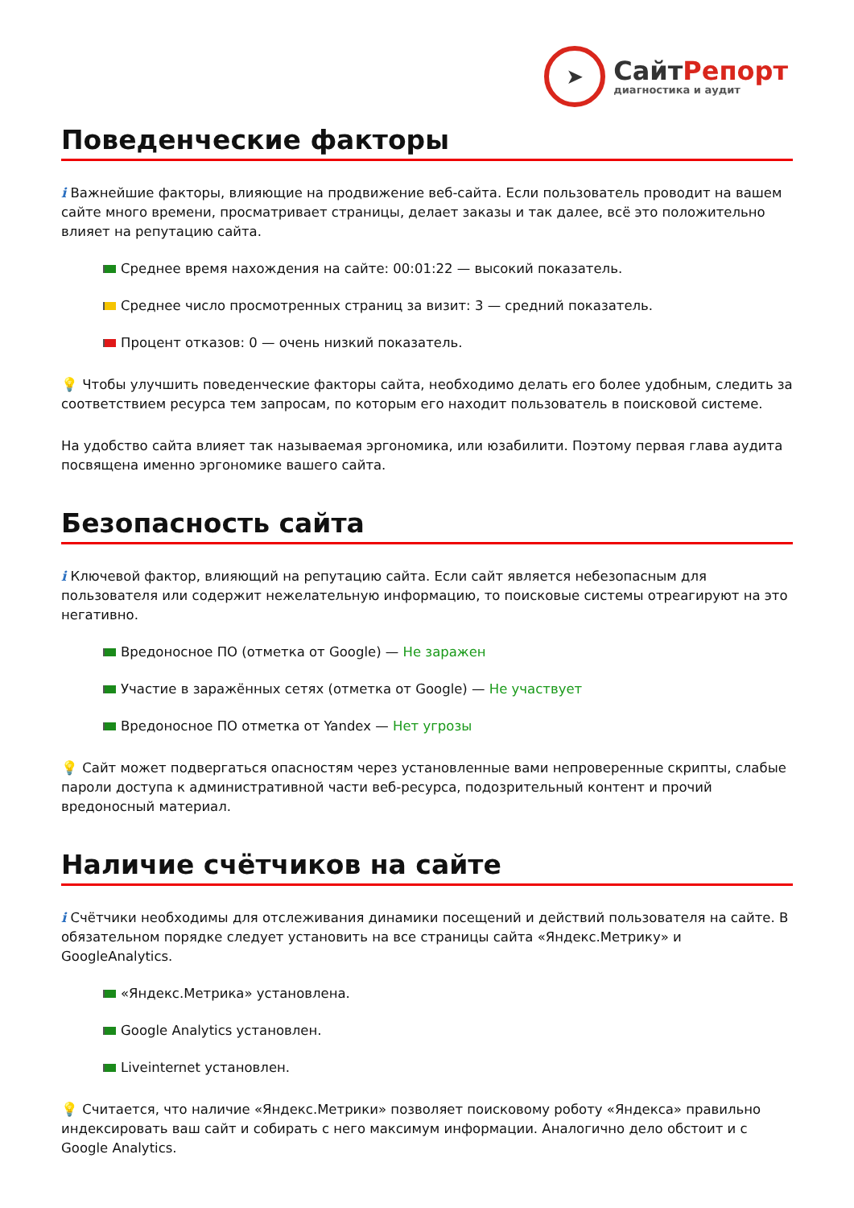➤
СайтРепорт
диагностика и аудит
Поведенческие факторы
i Важнейшие факторы, влияющие на продвижение веб-сайта. Если пользователь проводит на вашем сайте много времени, просматривает страницы, делает заказы и так далее, всё это положительно влияет на репутацию сайта.
Среднее время нахождения на сайте: 00:01:22 — высокий показатель.
Среднее число просмотренных страниц за визит: 3 — средний показатель.
Процент отказов: 0 — очень низкий показатель.
💡 Чтобы улучшить поведенческие факторы сайта, необходимо делать его более удобным, следить за соответствием ресурса тем запросам, по которым его находит пользователь в поисковой системе.
На удобство сайта влияет так называемая эргономика, или юзабилити. Поэтому первая глава аудита посвящена именно эргономике вашего сайта.
Безопасность сайта
i Ключевой фактор, влияющий на репутацию сайта. Если сайт является небезопасным для пользователя или содержит нежелательную информацию, то поисковые системы отреагируют на это негативно.
Вредоносное ПО (отметка от Google) — Не заражен
Участие в заражённых сетях (отметка от Google) — Не участвует
Вредоносное ПО отметка от Yandex — Нет угрозы
💡 Сайт может подвергаться опасностям через установленные вами непроверенные скрипты, слабые пароли доступа к административной части веб-ресурса, подозрительный контент и прочий вредоносный материал.
Наличие счётчиков на сайте
i Счётчики необходимы для отслеживания динамики посещений и действий пользователя на сайте. В обязательном порядке следует установить на все страницы сайта «Яндекс.Метрику» и GoogleAnalytics.
«Яндекс.Метрика» установлена.
Google Analytics установлен.
Liveinternet установлен.
💡 Считается, что наличие «Яндекс.Метрики» позволяет поисковому роботу «Яндекса» правильно индексировать ваш сайт и собирать с него максимум информации. Аналогично дело обстоит и с Google Analytics.